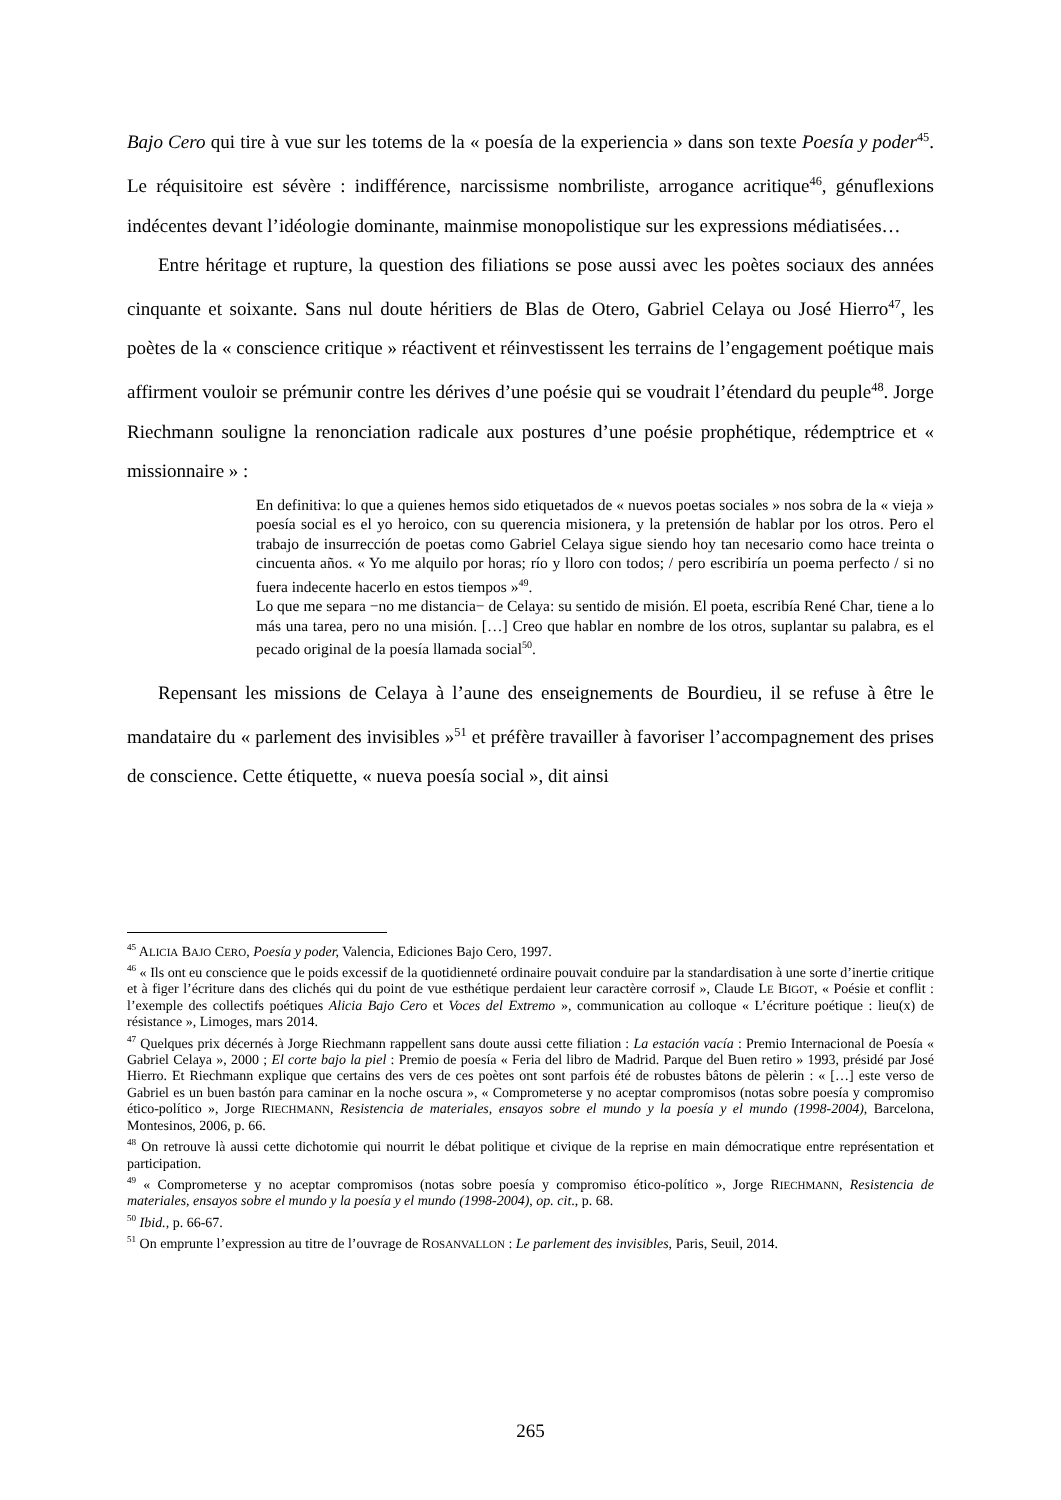Bajo Cero qui tire à vue sur les totems de la « poesía de la experiencia » dans son texte Poesía y poder<sup>45</sup>. Le réquisitoire est sévère : indifférence, narcissisme nombriliste, arrogance acritique<sup>46</sup>, génuflexions indécentes devant l’idéologie dominante, mainmise monopolistique sur les expressions médiatisées…
Entre héritage et rupture, la question des filiations se pose aussi avec les poètes sociaux des années cinquante et soixante. Sans nul doute héritiers de Blas de Otero, Gabriel Celaya ou José Hierro<sup>47</sup>, les poètes de la « conscience critique » réactivent et réinvestissent les terrains de l’engagement poétique mais affirment vouloir se prémunir contre les dérives d’une poésie qui se voudrait l’étendard du peuple<sup>48</sup>. Jorge Riechmann souligne la renonciation radicale aux postures d’une poésie prophétique, rédemptrice et « missionnaire » :
En definitiva: lo que a quienes hemos sido etiquetados de « nuevos poetas sociales » nos sobra de la « vieja » poesía social es el yo heroico, con su querencia misionera, y la pretensión de hablar por los otros. Pero el trabajo de insurrección de poetas como Gabriel Celaya sigue siendo hoy tan necesario como hace treinta o cincuenta años. « Yo me alquilo por horas; río y lloro con todos; / pero escribiría un poema perfecto / si no fuera indecente hacerlo en estos tiempos »<sup>49</sup>.
Lo que me separa −no me distancia− de Celaya: su sentido de misión. El poeta, escribía René Char, tiene a lo más una tarea, pero no una misión. […] Creo que hablar en nombre de los otros, suplantar su palabra, es el pecado original de la poesía llamada social<sup>50</sup>.
Repensant les missions de Celaya à l’aune des enseignements de Bourdieu, il se refuse à être le mandataire du « parlement des invisibles »<sup>51</sup> et préfère travailler à favoriser l’accompagnement des prises de conscience. Cette étiquette, « nueva poesía social », dit ainsi
<sup>45</sup> ALICIA BAJO CERO, Poesía y poder, Valencia, Ediciones Bajo Cero, 1997.
<sup>46</sup> « Ils ont eu conscience que le poids excessif de la quotidienneté ordinaire pouvait conduire par la standardisation à une sorte d’inertie critique et à figer l’écriture dans des clichés qui du point de vue esthétique perdaient leur caractère corrosif », Claude LE BIGOT, « Poésie et conflit : l’exemple des collectifs poétiques Alicia Bajo Cero et Voces del Extremo », communication au colloque « L’écriture poétique : lieu(x) de résistance », Limoges, mars 2014.
<sup>47</sup> Quelques prix décernés à Jorge Riechmann rappellent sans doute aussi cette filiation : La estación vacía : Premio Internacional de Poesía « Gabriel Celaya », 2000 ; El corte bajo la piel : Premio de poesía « Feria del libro de Madrid. Parque del Buen retiro » 1993, présidé par José Hierro. Et Riechmann explique que certains des vers de ces poètes ont sont parfois été de robustes bâtons de pèlerin : « […] este verso de Gabriel es un buen bastón para caminar en la noche oscura », « Comprometerse y no aceptar compromisos (notas sobre poesía y compromiso ético-político », Jorge RIECHMANN, Resistencia de materiales, ensayos sobre el mundo y la poesía y el mundo (1998-2004), Barcelona, Montesinos, 2006, p. 66.
<sup>48</sup> On retrouve là aussi cette dichotomie qui nourrit le débat politique et civique de la reprise en main démocratique entre représentation et participation.
<sup>49</sup> « Comprometerse y no aceptar compromisos (notas sobre poesía y compromiso ético-político », Jorge RIECHMANN, Resistencia de materiales, ensayos sobre el mundo y la poesía y el mundo (1998-2004), op. cit., p. 68.
<sup>50</sup> Ibid., p. 66-67.
<sup>51</sup> On emprunte l’expression au titre de l’ouvrage de ROSANVALLON : Le parlement des invisibles, Paris, Seuil, 2014.
265